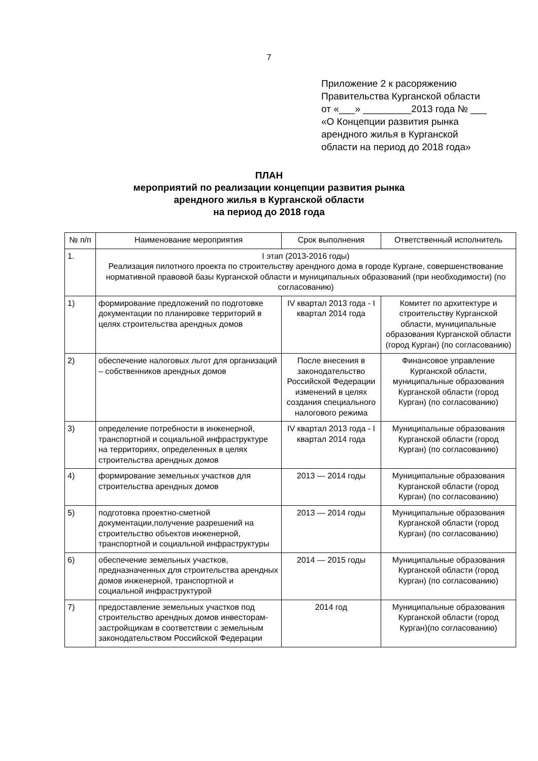7
Приложение 2 к расоряжению
Правительства Курганской области
от «___» _________2013 года № ___
«О Концепции развития рынка
арендного жилья в Курганской
области на период до 2018 года»
ПЛАН
мероприятий по реализации концепции развития рынка
арендного жилья в Курганской области
на период до 2018 года
| № п/п | Наименование мероприятия | Срок выполнения | Ответственный исполнитель |
| --- | --- | --- | --- |
| 1. | I этап (2013-2016 годы) Реализация пилотного проекта по строительству арендного дома в городе Кургане, совершенствование нормативной правовой базы Курганской области и муниципальных образований (при необходимости) (по согласованию) | | |
| 1) | формирование предложений по подготовке документации по планировке территорий в целях строительства арендных домов | IV квартал 2013 года - I квартал 2014 года | Комитет по архитектуре и строительству Курганской области, муниципальные образования Курганской области (город Курган) (по согласованию) |
| 2) | обеспечение налоговых льгот для организаций – собственников арендных домов | После внесения в законодательство Российской Федерации изменений в целях создания специального налогового режима | Финансовое управление Курганской области, муниципальные образования Курганской области (город Курган) (по согласованию) |
| 3) | определение потребности в инженерной, транспортной и социальной инфраструктуре на территориях, определенных в целях строительства арендных домов | IV квартал 2013 года - I квартал 2014 года | Муниципальные образования Курганской области (город Курган) (по согласованию) |
| 4) | формирование земельных участков для строительства арендных домов | 2013 — 2014 годы | Муниципальные образования Курганской области (город Курган) (по согласованию) |
| 5) | подготовка проектно-сметной документации,получение разрешений на строительство объектов инженерной, транспортной и социальной инфраструктуры | 2013 — 2014 годы | Муниципальные образования Курганской области (город Курган) (по согласованию) |
| 6) | обеспечение земельных участков, предназначенных для строительства арендных домов инженерной, транспортной и социальной инфраструктурой | 2014 — 2015 годы | Муниципальные образования Курганской области (город Курган) (по согласованию) |
| 7) | предоставление земельных участков под строительство арендных домов инвесторам-застройщикам в соответствии с земельным законодательством Российской Федерации | 2014 год | Муниципальные образования Курганской области (город Курган)(по согласованию) |